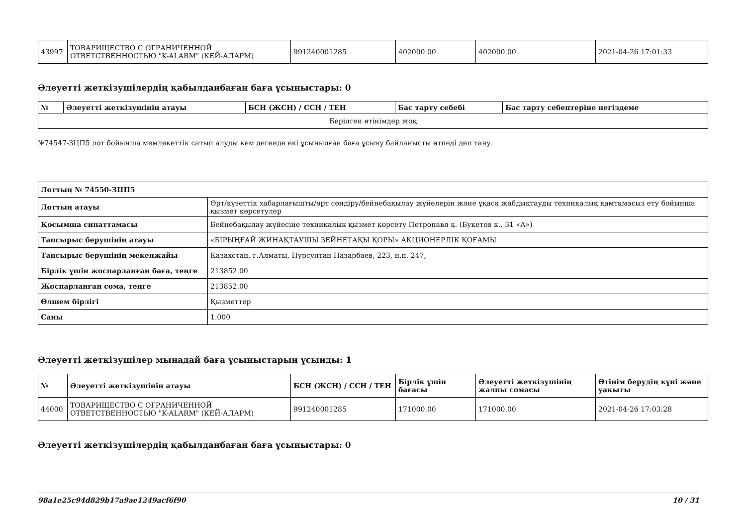| 43997 | ТОВАРИЩЕСТВО С ОГРАНИЧЕННОЙ ОТВЕТСТВЕННОСТЬЮ "K-ALARM" (КЕЙ-АЛАРМ) | 991240001285 | 402000.00 | 402000.00 | 2021-04-26 17:01:33 |
Әлеуетті жеткізушілердің қабылданбаған баға ұсыныстары: 0
| № | Әлеуетті жеткізушінің атауы | БСН (ЖСН) / ССН / ТЕН | Бас тарту себебі | Бас тарту себептеріне негіздеме |
| --- | --- | --- | --- | --- |
| Берілген өтінімдер жоқ | | | | |
№74547-ЗЦП5 лот бойынша мемлекеттік сатып алуды кем дегенде екі ұсынылған баға ұсыну байланысты өтпеді деп тану.
| Лоттың № 74550-ЗЦП5 | |
| --- | --- |
| Лоттың атауы | Өрт/күзеттік хабарлағышты/өрт сөндіру/бейнебақылау жүйелерін және ұқаса жабдықтауды техникалық қамтамасыз ету бойынша қызмет көрсетулер |
| Қосымша сипаттамасы | Бейнебақылау жүйесіне техникалық қызмет көрсету Петропавл қ. (Букетов к., 31 «А») |
| Тапсырыс берушінің атауы | «БІРЫҢҒАЙ ЖИНАҚТАУШЫ ЗЕЙНЕТАҚЫ ҚОРЫ» АКЦИОНЕРЛІК ҚОҒАМЫ |
| Тапсырыс берушінің мекенжайы | Казахстан, г.Алматы, Нурсултан Назарбаев, 223, н.п. 247, |
| Бірлік үшін жоспарланған баға, теңге | 213852.00 |
| Жоспарланған сома, теңге | 213852.00 |
| Өлшем бірлігі | Қызметтер |
| Саны | 1.000 |
Әлеуетті жеткізушілер мынадай баға ұсыныстарын ұсынды: 1
| № | Әлеуетті жеткізушінің атауы | БСН (ЖСН) / ССН / ТЕН | Бірлік үшін бағасы | Әлеуетті жеткізушінің жалпы сомасы | Өтінім берудің күні және уақыты |
| --- | --- | --- | --- | --- | --- |
| 44000 | ТОВАРИЩЕСТВО С ОГРАНИЧЕННОЙ ОТВЕТСТВЕННОСТЬЮ "K-ALARM" (КЕЙ-АЛАРМ) | 991240001285 | 171000.00 | 171000.00 | 2021-04-26 17:03:28 |
Әлеуетті жеткізушілердің қабылданбаған баға ұсыныстары: 0
98a1e25c94d829b17a9ae1249acf6f90 10 / 31